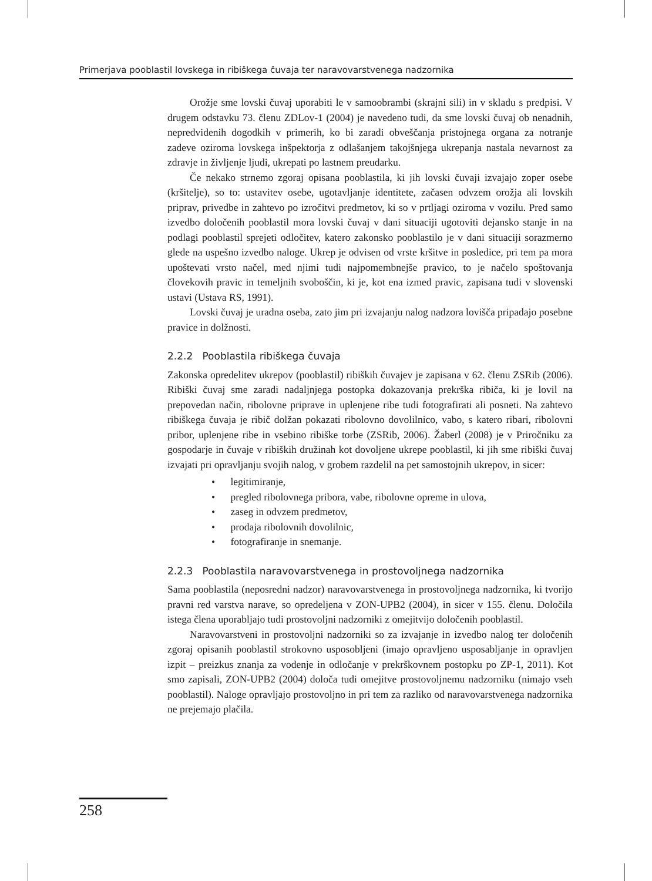Primerjava pooblastil lovskega in ribiškega čuvaja ter naravovarstvenega nadzornika
Orožje sme lovski čuvaj uporabiti le v samoobrambi (skrajni sili) in v skladu s predpisi. V drugem odstavku 73. členu ZDLov-1 (2004) je navedeno tudi, da sme lovski čuvaj ob nenadnih, nepredvidenih dogodkih v primerih, ko bi zaradi obveščanja pristojnega organa za notranje zadeve oziroma lovskega inšpektorja z odlašanjem takojšnjega ukrepanja nastala nevarnost za zdravje in življenje ljudi, ukrepati po lastnem preudarku.
Če nekako strnemo zgoraj opisana pooblastila, ki jih lovski čuvaji izvajajo zoper osebe (kršitelje), so to: ustavitev osebe, ugotavljanje identitete, začasen odvzem orožja ali lovskih priprav, privedbe in zahtevo po izročitvi predmetov, ki so v prtljagi oziroma v vozilu. Pred samo izvedbo določenih pooblastil mora lovski čuvaj v dani situaciji ugotoviti dejansko stanje in na podlagi pooblastil sprejeti odločitev, katero zakonsko pooblastilo je v dani situaciji sorazmerno glede na uspešno izvedbo naloge. Ukrep je odvisen od vrste kršitve in posledice, pri tem pa mora upoštevati vrsto načel, med njimi tudi najpomembnejše pravico, to je načelo spoštovanja človekovih pravic in temeljnih svoboščin, ki je, kot ena izmed pravic, zapisana tudi v slovenski ustavi (Ustava RS, 1991).
Lovski čuvaj je uradna oseba, zato jim pri izvajanju nalog nadzora lovišča pripadajo posebne pravice in dolžnosti.
2.2.2 Pooblastila ribiškega čuvaja
Zakonska opredelitev ukrepov (pooblastil) ribiških čuvajev je zapisana v 62. členu ZSRib (2006). Ribiški čuvaj sme zaradi nadaljnjega postopka dokazovanja prekrška ribiča, ki je lovil na prepovedan način, ribolovne priprave in uplenjene ribe tudi fotografirati ali posneti. Na zahtevo ribiškega čuvaja je ribič dolžan pokazati ribolovno dovolilnico, vabo, s katero ribari, ribolovni pribor, uplenjene ribe in vsebino ribiške torbe (ZSRib, 2006). Žaberl (2008) je v Priročniku za gospodarje in čuvaje v ribiških družinah kot dovoljene ukrepe pooblastil, ki jih sme ribiški čuvaj izvajati pri opravljanju svojih nalog, v grobem razdelil na pet samostojnih ukrepov, in sicer:
• legitimiranje,
• pregled ribolovnega pribora, vabe, ribolovne opreme in ulova,
• zaseg in odvzem predmetov,
• prodaja ribolovnih dovolilnic,
• fotografiranje in snemanje.
2.2.3 Pooblastila naravovarstvenega in prostovoljnega nadzornika
Sama pooblastila (neposredni nadzor) naravovarstvenega in prostovoljnega nadzornika, ki tvorijo pravni red varstva narave, so opredeljena v ZON-UPB2 (2004), in sicer v 155. členu. Določila istega člena uporabljajo tudi prostovoljni nadzorniki z omejitvijo določenih pooblastil.
Naravovarstveni in prostovoljni nadzorniki so za izvajanje in izvedbo nalog ter določenih zgoraj opisanih pooblastil strokovno usposobljeni (imajo opravljeno usposabljanje in opravljen izpit – preizkus znanja za vodenje in odločanje v prekrškovnem postopku po ZP-1, 2011). Kot smo zapisali, ZON-UPB2 (2004) določa tudi omejitve prostovoljnemu nadzorniku (nimajo vseh pooblastil). Naloge opravljajo prostovoljno in pri tem za razliko od naravovarstvenega nadzornika ne prejemajo plačila.
258